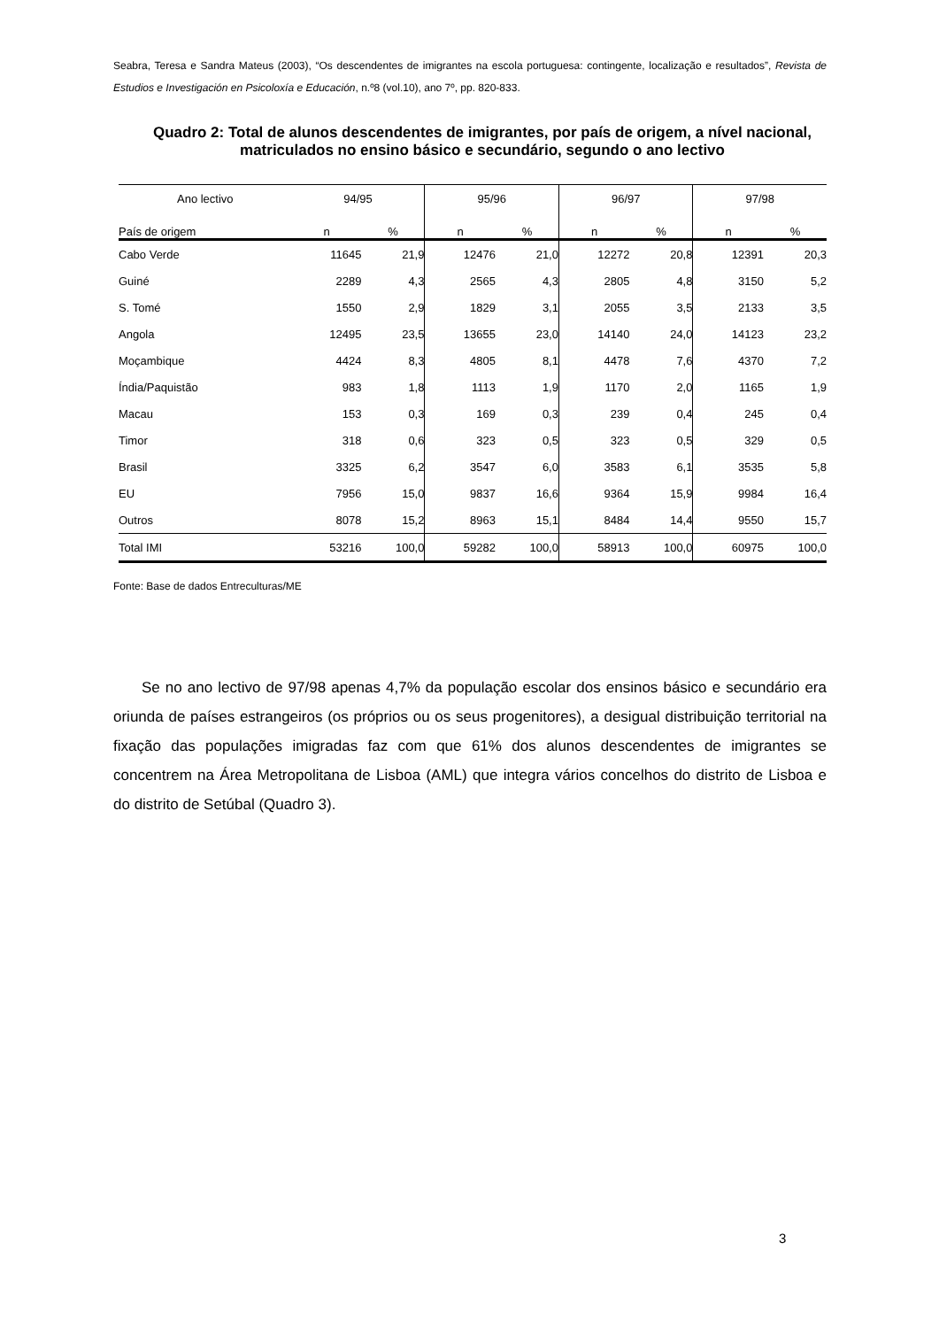Seabra, Teresa e Sandra Mateus (2003), “Os descendentes de imigrantes na escola portuguesa: contingente, localização e resultados”, Revista de Estudios e Investigación en Psicoloxía e Educación, n.º8 (vol.10), ano 7º, pp. 820-833.
Quadro 2: Total de alunos descendentes de imigrantes, por país de origem, a nível nacional, matriculados no ensino básico e secundário, segundo o ano lectivo
| Ano lectivo | 94/95 | | | 95/96 | | | 96/97 | | | 97/98 | |
| --- | --- | --- | --- | --- | --- | --- | --- | --- | --- | --- | --- |
| País de origem | n | % | | n | % | | n | % | | n | % |
| Cabo Verde | 11645 | 21,9 | | 12476 | 21,0 | | 12272 | 20,8 | | 12391 | 20,3 |
| Guiné | 2289 | 4,3 | | 2565 | 4,3 | | 2805 | 4,8 | | 3150 | 5,2 |
| S. Tomé | 1550 | 2,9 | | 1829 | 3,1 | | 2055 | 3,5 | | 2133 | 3,5 |
| Angola | 12495 | 23,5 | | 13655 | 23,0 | | 14140 | 24,0 | | 14123 | 23,2 |
| Moçambique | 4424 | 8,3 | | 4805 | 8,1 | | 4478 | 7,6 | | 4370 | 7,2 |
| Índia/Paquistão | 983 | 1,8 | | 1113 | 1,9 | | 1170 | 2,0 | | 1165 | 1,9 |
| Macau | 153 | 0,3 | | 169 | 0,3 | | 239 | 0,4 | | 245 | 0,4 |
| Timor | 318 | 0,6 | | 323 | 0,5 | | 323 | 0,5 | | 329 | 0,5 |
| Brasil | 3325 | 6,2 | | 3547 | 6,0 | | 3583 | 6,1 | | 3535 | 5,8 |
| EU | 7956 | 15,0 | | 9837 | 16,6 | | 9364 | 15,9 | | 9984 | 16,4 |
| Outros | 8078 | 15,2 | | 8963 | 15,1 | | 8484 | 14,4 | | 9550 | 15,7 |
| Total IMI | 53216 | 100,0 | | 59282 | 100,0 | | 58913 | 100,0 | | 60975 | 100,0 |
Fonte: Base de dados Entreculturas/ME
Se no ano lectivo de 97/98 apenas 4,7% da população escolar dos ensinos básico e secundário era oriunda de países estrangeiros (os próprios ou os seus progenitores), a desigual distribuição territorial na fixação das populações imigradas faz com que 61% dos alunos descendentes de imigrantes se concentrem na Área Metropolitana de Lisboa (AML) que integra vários concelhos do distrito de Lisboa e do distrito de Setúbal (Quadro 3).
3